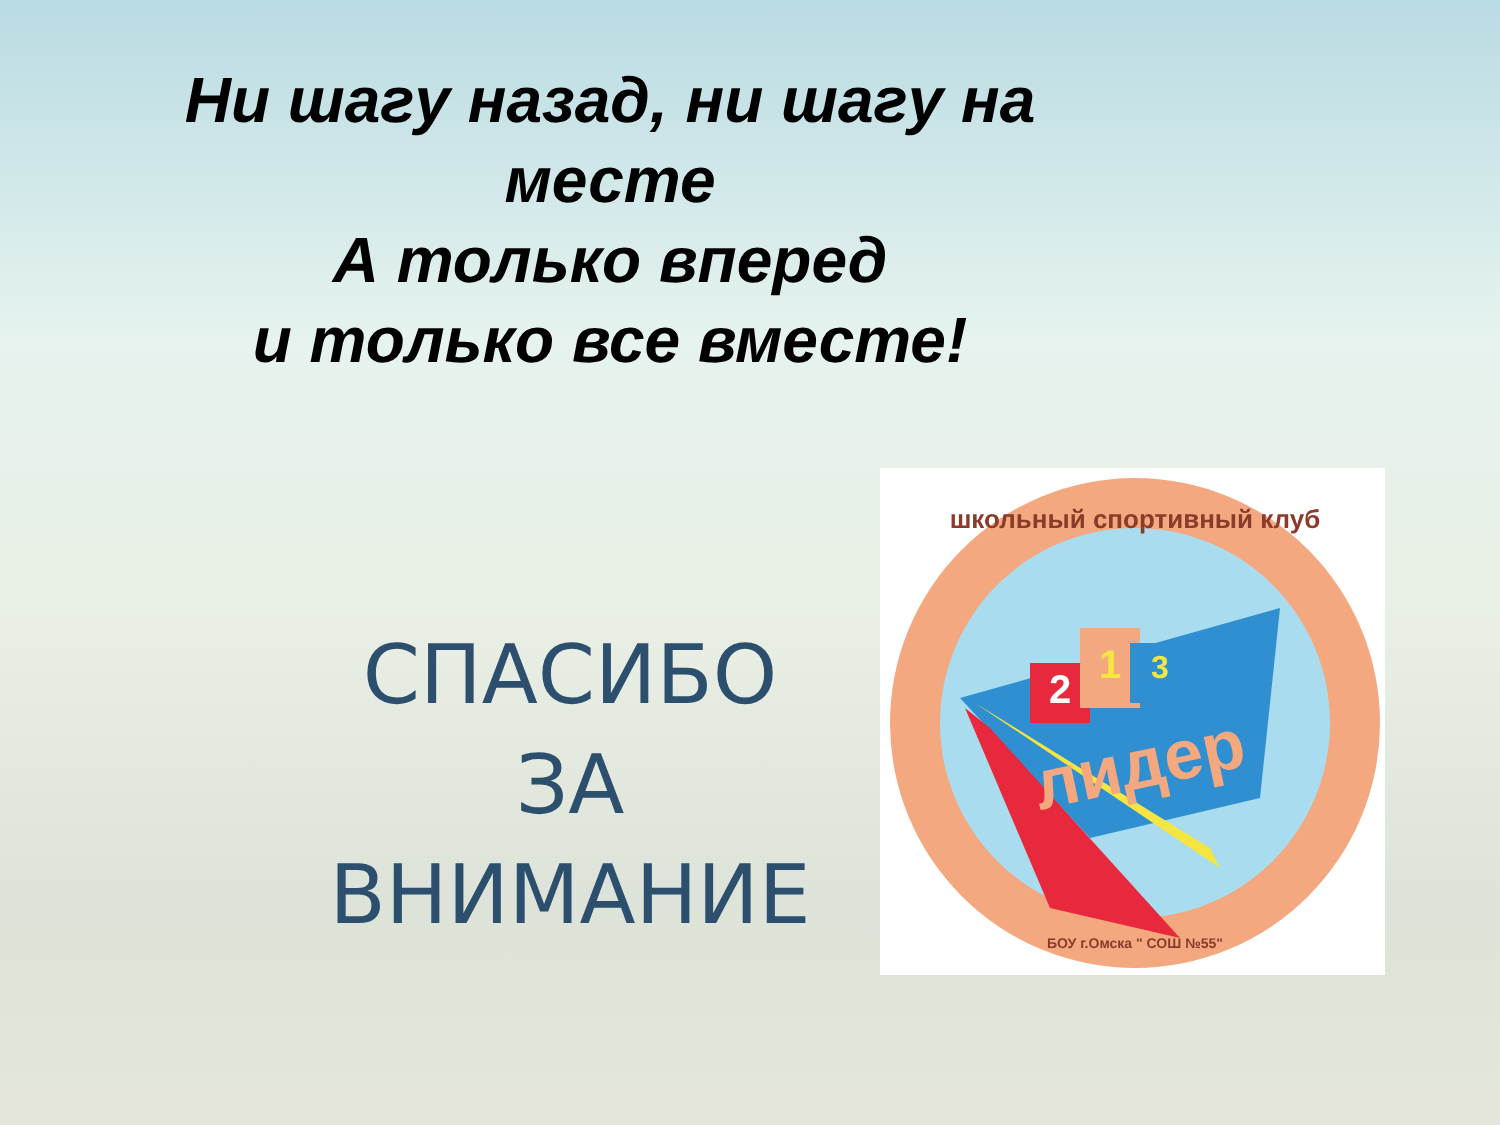Ни шагу назад, ни шагу на
месте
А только вперед
и только все вместе!
СПАСИБО
ЗА
ВНИМАНИЕ
2
1
3
лидер
школьный спортивный клуб
БОУ г.Омска " СОШ №55"